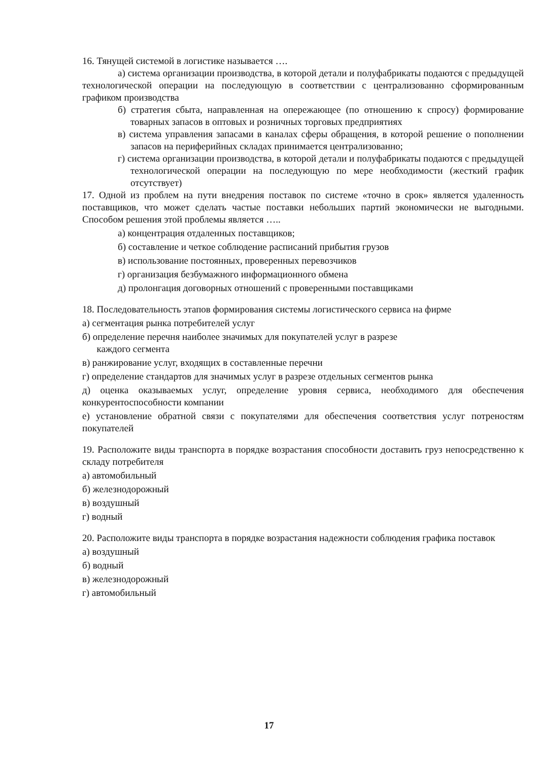16. Тянущей системой в логистике называется ….
а) система организации производства, в которой детали и полуфабрикаты подаются с предыдущей технологической операции на последующую в соответствии с централизованно сформированным графиком производства
б) стратегия сбыта, направленная на опережающее (по отношению к спросу) формирование товарных запасов в оптовых и розничных торговых предприятиях
в) система управления запасами в каналах сферы обращения, в которой решение о пополнении запасов на периферийных складах принимается централизованно;
г) система организации производства, в которой детали и полуфабрикаты подаются с предыдущей технологической операции на последующую по мере необходимости (жесткий график отсутствует)
17. Одной из проблем на пути внедрения поставок по системе «точно в срок» является удаленность поставщиков, что может сделать частые поставки небольших партий экономически не выгодными. Способом решения этой проблемы является …..
а) концентрация отдаленных поставщиков;
б) составление и четкое соблюдение расписаний прибытия грузов
в) использование постоянных, проверенных перевозчиков
г) организация безбумажного информационного обмена
д) пролонгация договорных отношений с проверенными поставщиками
18. Последовательность этапов формирования системы логистического сервиса на фирме
а) сегментация рынка потребителей услуг
б) определение перечня наиболее значимых для покупателей услуг в разрезе
каждого сегмента
в) ранжирование услуг, входящих в составленные перечни
г) определение стандартов для значимых услуг в разрезе отдельных сегментов рынка
д) оценка оказываемых услуг, определение уровня сервиса, необходимого для обеспечения конкурентоспособности компании
е) установление обратной связи с покупателями для обеспечения соответствия услуг потреностям покупателей
19. Расположите виды транспорта в порядке возрастания способности доставить груз непосредственно к складу потребителя
а) автомобильный
б) железнодорожный
в) воздушный
г) водный
20. Расположите виды транспорта в порядке возрастания надежности соблюдения графика поставок
а) воздушный
б) водный
в) железнодорожный
г) автомобильный
17